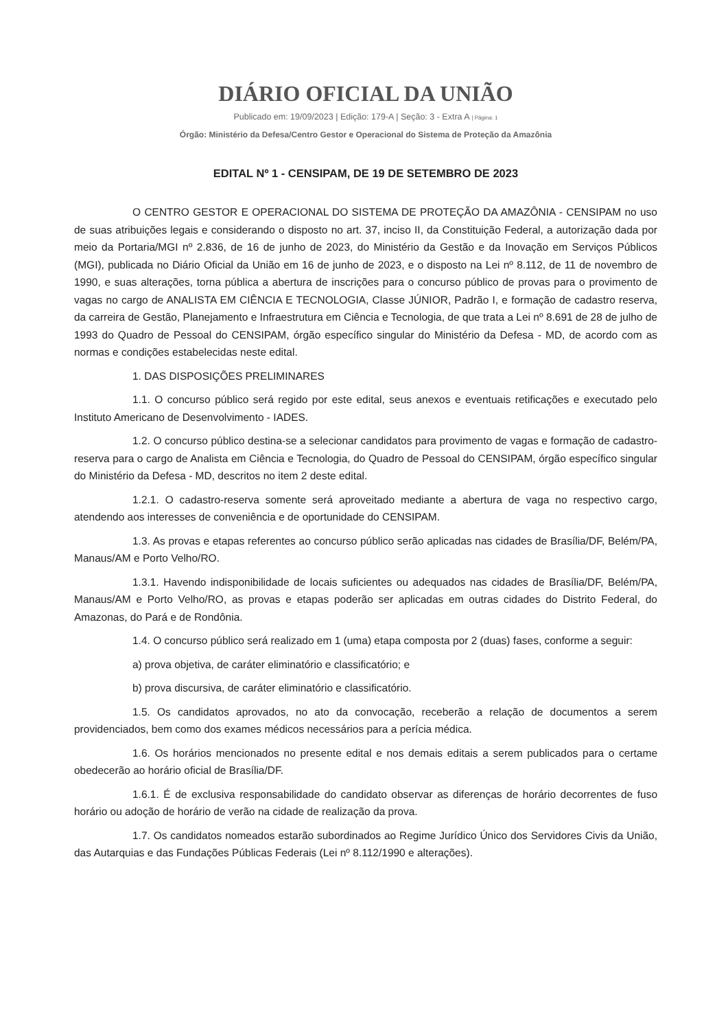DIÁRIO OFICIAL DA UNIÃO
Publicado em: 19/09/2023 | Edição: 179-A | Seção: 3 - Extra A | Página: 1
Órgão: Ministério da Defesa/Centro Gestor e Operacional do Sistema de Proteção da Amazônia
EDITAL Nº 1 - CENSIPAM, DE 19 DE SETEMBRO DE 2023
O CENTRO GESTOR E OPERACIONAL DO SISTEMA DE PROTEÇÃO DA AMAZÔNIA - CENSIPAM no uso de suas atribuições legais e considerando o disposto no art. 37, inciso II, da Constituição Federal, a autorização dada por meio da Portaria/MGI nº 2.836, de 16 de junho de 2023, do Ministério da Gestão e da Inovação em Serviços Públicos (MGI), publicada no Diário Oficial da União em 16 de junho de 2023, e o disposto na Lei nº 8.112, de 11 de novembro de 1990, e suas alterações, torna pública a abertura de inscrições para o concurso público de provas para o provimento de vagas no cargo de ANALISTA EM CIÊNCIA E TECNOLOGIA, Classe JÚNIOR, Padrão I, e formação de cadastro reserva, da carreira de Gestão, Planejamento e Infraestrutura em Ciência e Tecnologia, de que trata a Lei nº 8.691 de 28 de julho de 1993 do Quadro de Pessoal do CENSIPAM, órgão específico singular do Ministério da Defesa - MD, de acordo com as normas e condições estabelecidas neste edital.
1. DAS DISPOSIÇÕES PRELIMINARES
1.1. O concurso público será regido por este edital, seus anexos e eventuais retificações e executado pelo Instituto Americano de Desenvolvimento - IADES.
1.2. O concurso público destina-se a selecionar candidatos para provimento de vagas e formação de cadastro-reserva para o cargo de Analista em Ciência e Tecnologia, do Quadro de Pessoal do CENSIPAM, órgão específico singular do Ministério da Defesa - MD, descritos no item 2 deste edital.
1.2.1. O cadastro-reserva somente será aproveitado mediante a abertura de vaga no respectivo cargo, atendendo aos interesses de conveniência e de oportunidade do CENSIPAM.
1.3. As provas e etapas referentes ao concurso público serão aplicadas nas cidades de Brasília/DF, Belém/PA, Manaus/AM e Porto Velho/RO.
1.3.1. Havendo indisponibilidade de locais suficientes ou adequados nas cidades de Brasília/DF, Belém/PA, Manaus/AM e Porto Velho/RO, as provas e etapas poderão ser aplicadas em outras cidades do Distrito Federal, do Amazonas, do Pará e de Rondônia.
1.4. O concurso público será realizado em 1 (uma) etapa composta por 2 (duas) fases, conforme a seguir:
a) prova objetiva, de caráter eliminatório e classificatório; e
b) prova discursiva, de caráter eliminatório e classificatório.
1.5. Os candidatos aprovados, no ato da convocação, receberão a relação de documentos a serem providenciados, bem como dos exames médicos necessários para a perícia médica.
1.6. Os horários mencionados no presente edital e nos demais editais a serem publicados para o certame obedecerão ao horário oficial de Brasília/DF.
1.6.1. É de exclusiva responsabilidade do candidato observar as diferenças de horário decorrentes de fuso horário ou adoção de horário de verão na cidade de realização da prova.
1.7. Os candidatos nomeados estarão subordinados ao Regime Jurídico Único dos Servidores Civis da União, das Autarquias e das Fundações Públicas Federais (Lei nº 8.112/1990 e alterações).